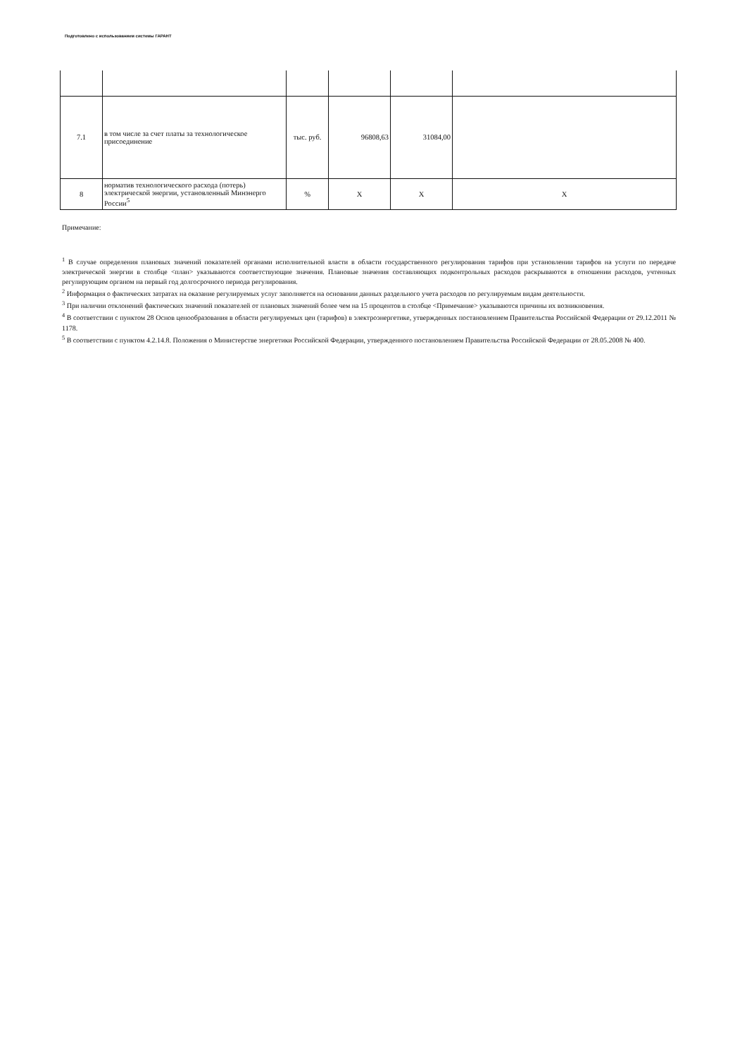Подготовлено с использованием системы ГАРАНТ
| 7.1 | в том числе за счет платы за технологическое присоединение | тыс. руб. | 96808,63 | 31084,00 | |
| 8 | норматив технологического расхода (потерь) электрической энергии, установленный Минэнерго России<sup>5</sup> | % | Х | Х | Х |
Примечание:
<sup>1</sup> В случае определения плановых значений показателей органами исполнительной власти в области государственного регулирования тарифов при установлении тарифов на услуги по передаче электрической энергии в столбце <план> указываются соответствующие значения. Плановые значения составляющих подконтрольных расходов раскрываются в отношении расходов, учтенных регулирующим органом на первый год долгосрочного периода регулирования.
<sup>2</sup> Информация о фактических затратах на оказание регулируемых услуг заполняется на основании данных раздельного учета расходов по регулируемым видам деятельности.
<sup>3</sup> При наличии отклонений фактических значений показателей от плановых значений более чем на 15 процентов в столбце <Примечание> указываются причины их возникновения.
<sup>4</sup> В соответствии с пунктом 28 Основ ценообразования в области регулируемых цен (тарифов) в электроэнергетике, утвержденных постановлением Правительства Российской Федерации от 29.12.2011 № 1178.
<sup>5</sup> В соответствии с пунктом 4.2.14.8. Положения о Министерстве энергетики Российской Федерации, утвержденного постановлением Правительства Российской Федерации от 28.05.2008 № 400.